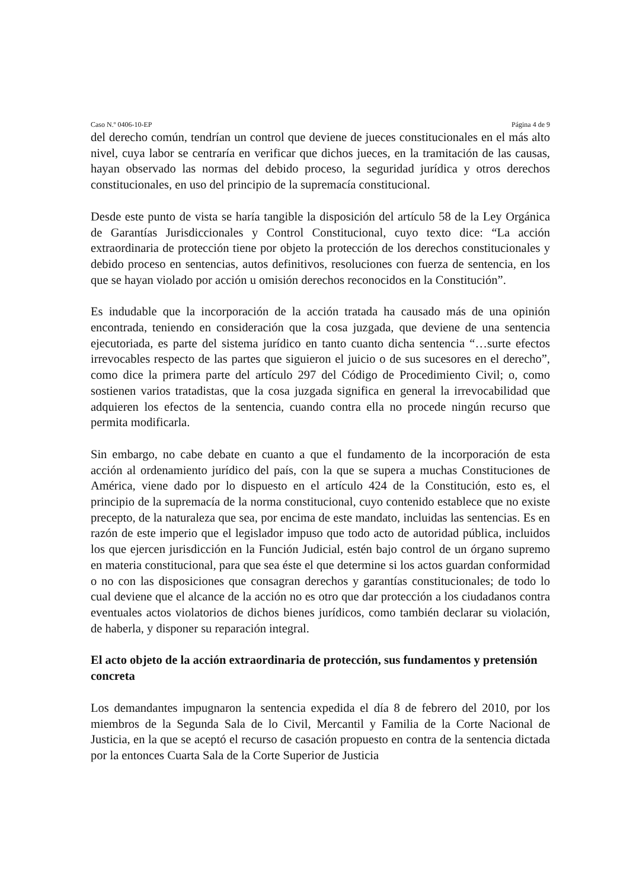Caso N.º 0406-10-EP Página 4 de 9
del derecho común, tendrían un control que deviene de jueces constitucionales en el más alto nivel, cuya labor se centraría en verificar que dichos jueces, en la tramitación de las causas, hayan observado las normas del debido proceso, la seguridad jurídica y otros derechos constitucionales, en uso del principio de la supremacía constitucional.
Desde este punto de vista se haría tangible la disposición del artículo 58 de la Ley Orgánica de Garantías Jurisdiccionales y Control Constitucional, cuyo texto dice: “La acción extraordinaria de protección tiene por objeto la protección de los derechos constitucionales y debido proceso en sentencias, autos definitivos, resoluciones con fuerza de sentencia, en los que se hayan violado por acción u omisión derechos reconocidos en la Constitución”.
Es indudable que la incorporación de la acción tratada ha causado más de una opinión encontrada, teniendo en consideración que la cosa juzgada, que deviene de una sentencia ejecutoriada, es parte del sistema jurídico en tanto cuanto dicha sentencia “…surte efectos irrevocables respecto de las partes que siguieron el juicio o de sus sucesores en el derecho”, como dice la primera parte del artículo 297 del Código de Procedimiento Civil; o, como sostienen varios tratadistas, que la cosa juzgada significa en general la irrevocabilidad que adquieren los efectos de la sentencia, cuando contra ella no procede ningún recurso que permita modificarla.
Sin embargo, no cabe debate en cuanto a que el fundamento de la incorporación de esta acción al ordenamiento jurídico del país, con la que se supera a muchas Constituciones de América, viene dado por lo dispuesto en el artículo 424 de la Constitución, esto es, el principio de la supremacía de la norma constitucional, cuyo contenido establece que no existe precepto, de la naturaleza que sea, por encima de este mandato, incluidas las sentencias. Es en razón de este imperio que el legislador impuso que todo acto de autoridad pública, incluidos los que ejercen jurisdicción en la Función Judicial, estén bajo control de un órgano supremo en materia constitucional, para que sea éste el que determine si los actos guardan conformidad o no con las disposiciones que consagran derechos y garantías constitucionales; de todo lo cual deviene que el alcance de la acción no es otro que dar protección a los ciudadanos contra eventuales actos violatorios de dichos bienes jurídicos, como también declarar su violación, de haberla, y disponer su reparación integral.
El acto objeto de la acción extraordinaria de protección, sus fundamentos y pretensión concreta
Los demandantes impugnaron la sentencia expedida el día 8 de febrero del 2010, por los miembros de la Segunda Sala de lo Civil, Mercantil y Familia de la Corte Nacional de Justicia, en la que se aceptó el recurso de casación propuesto en contra de la sentencia dictada por la entonces Cuarta Sala de la Corte Superior de Justicia